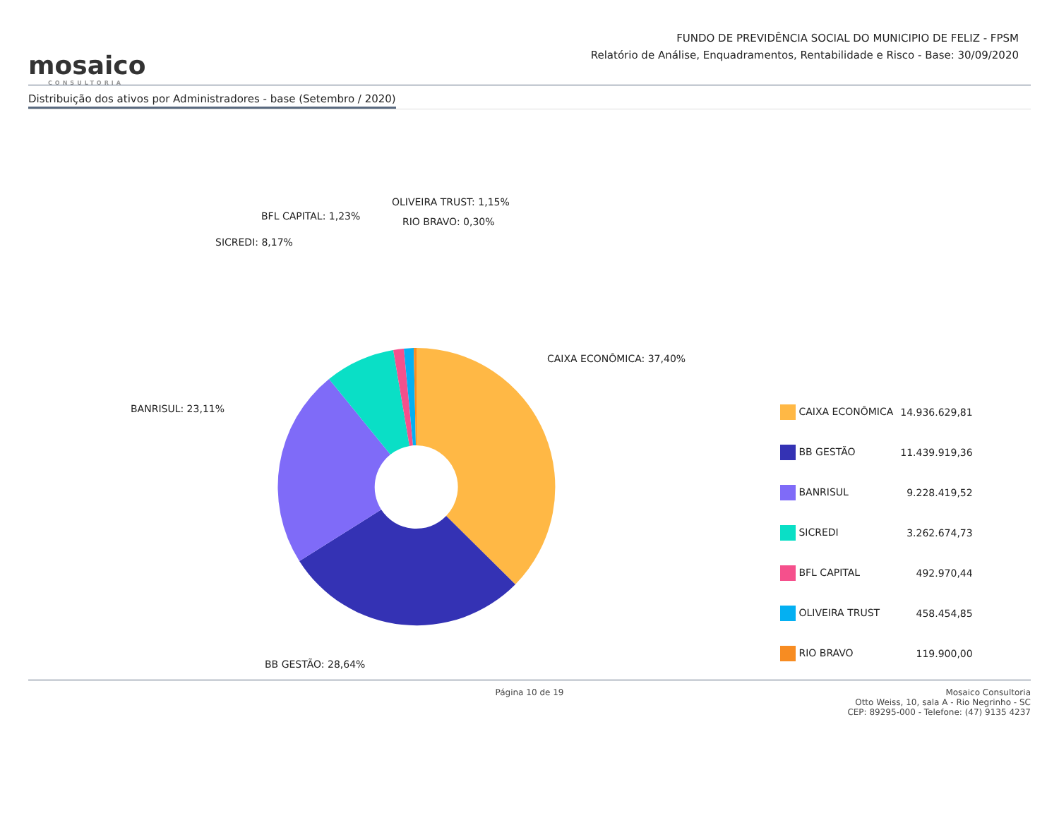mosaico
CONSULTORIA
FUNDO DE PREVIDÊNCIA SOCIAL DO MUNICIPIO DE FELIZ - FPSM
Relatório de Análise, Enquadramentos, Rentabilidade e Risco - Base: 30/09/2020
Distribuição dos ativos por Administradores - base (Setembro / 2020)
OLIVEIRA TRUST: 1,15%
BFL CAPITAL: 1,23% RIO BRAVO: 0,30%
SICREDI: 8,17%
CAIXA ECONÔMICA: 37,40%
BANRISUL: 23,11%
BB GESTÃO: 28,64%
| CAIXA ECONÔMICA | 14.936.629,81 |
| BB GESTÃO | 11.439.919,36 |
| BANRISUL | 9.228.419,52 |
| SICREDI | 3.262.674,73 |
| BFL CAPITAL | 492.970,44 |
| OLIVEIRA TRUST | 458.454,85 |
| RIO BRAVO | 119.900,00 |
Página 10 de 19 Mosaico Consultoria
Otto Weiss, 10, sala A - Rio Negrinho - SC
CEP: 89295-000 - Telefone: (47) 9135 4237